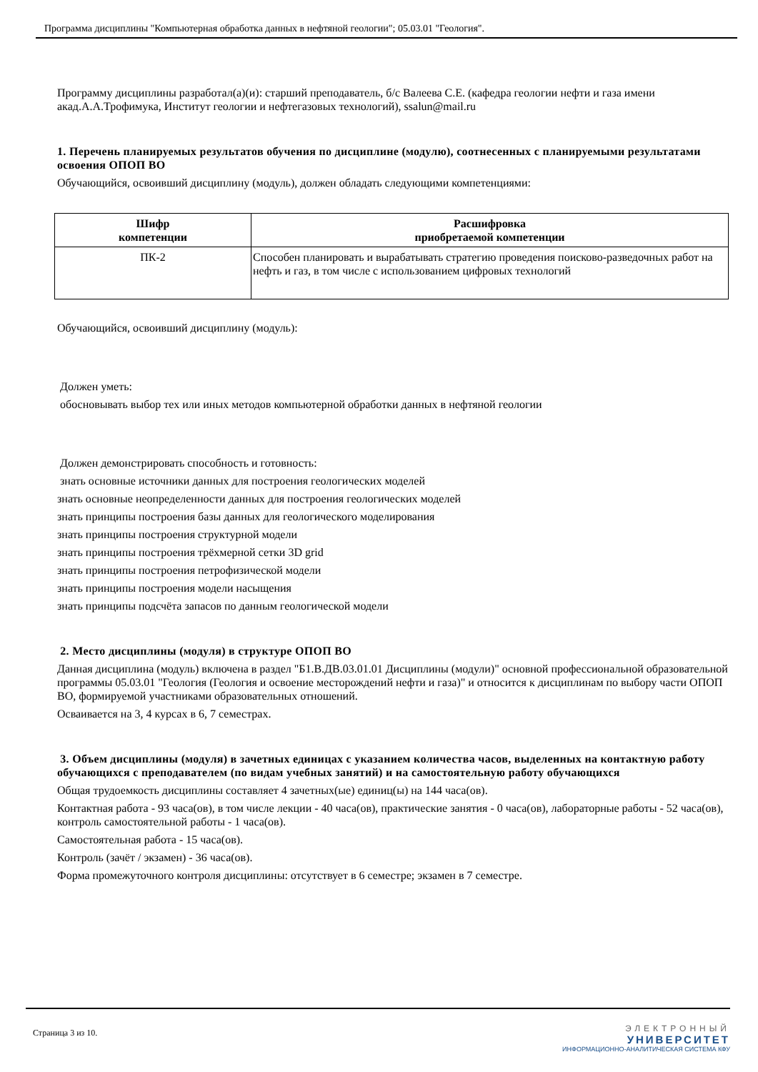Программа дисциплины "Компьютерная обработка данных в нефтяной геологии"; 05.03.01 "Геология".
Программу дисциплины разработал(а)(и): старший преподаватель, б/с Валеева С.Е. (кафедра геологии нефти и газа имени акад.А.А.Трофимука, Институт геологии и нефтегазовых технологий), ssalun@mail.ru
1. Перечень планируемых результатов обучения по дисциплине (модулю), соотнесенных с планируемыми результатами освоения ОПОП ВО
Обучающийся, освоивший дисциплину (модуль), должен обладать следующими компетенциями:
| Шифр компетенции | Расшифровка приобретаемой компетенции |
| --- | --- |
| ПК-2 | Способен планировать и вырабатывать стратегию проведения поисково-разведочных работ на нефть и газ, в том числе с использованием цифровых технологий |
Обучающийся, освоивший дисциплину (модуль):
Должен уметь:
обосновывать выбор тех или иных методов компьютерной обработки данных в нефтяной геологии
Должен демонстрировать способность и готовность:
знать основные источники данных для построения геологических моделей
знать основные неопределенности данных для построения геологических моделей
знать принципы построения базы данных для геологического моделирования
знать принципы построения структурной модели
знать принципы построения трёхмерной сетки 3D grid
знать принципы построения петрофизической модели
знать принципы построения модели насыщения
знать принципы подсчёта запасов по данным геологической модели
2. Место дисциплины (модуля) в структуре ОПОП ВО
Данная дисциплина (модуль) включена в раздел "Б1.В.ДВ.03.01.01 Дисциплины (модули)" основной профессиональной образовательной программы 05.03.01 "Геология (Геология и освоение месторождений нефти и газа)" и относится к дисциплинам по выбору части ОПОП ВО, формируемой участниками образовательных отношений.
Осваивается на 3, 4 курсах в 6, 7 семестрах.
3. Объем дисциплины (модуля) в зачетных единицах с указанием количества часов, выделенных на контактную работу обучающихся с преподавателем (по видам учебных занятий) и на самостоятельную работу обучающихся
Общая трудоемкость дисциплины составляет 4 зачетных(ые) единиц(ы) на 144 часа(ов).
Контактная работа - 93 часа(ов), в том числе лекции - 40 часа(ов), практические занятия - 0 часа(ов), лабораторные работы - 52 часа(ов), контроль самостоятельной работы - 1 часа(ов).
Самостоятельная работа - 15 часа(ов).
Контроль (зачёт / экзамен) - 36 часа(ов).
Форма промежуточного контроля дисциплины: отсутствует в 6 семестре; экзамен в 7 семестре.
Страница 3 из 10.
ЭЛЕКТРОННЫЙ
УНИВЕРСИТЕТ
ИНФОРМАЦИОННО-АНАЛИТИЧЕСКАЯ СИСТЕМА КФУ